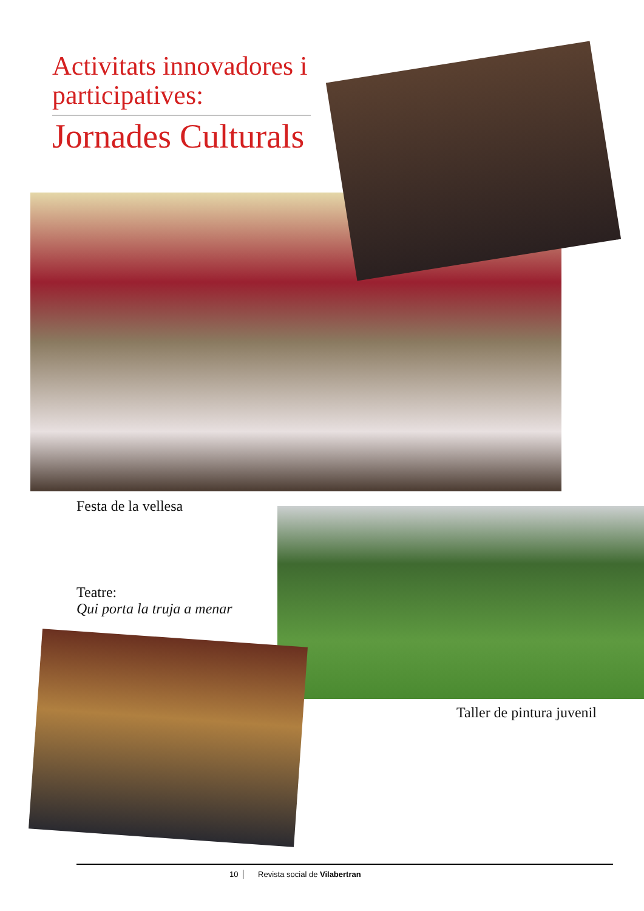Activitats innovadores i participatives:
Jornades Culturals
Festa de la vellesa
Teatre:
Qui porta la truja a menar
Taller de pintura juvenil
10 Revista social de Vilabertran